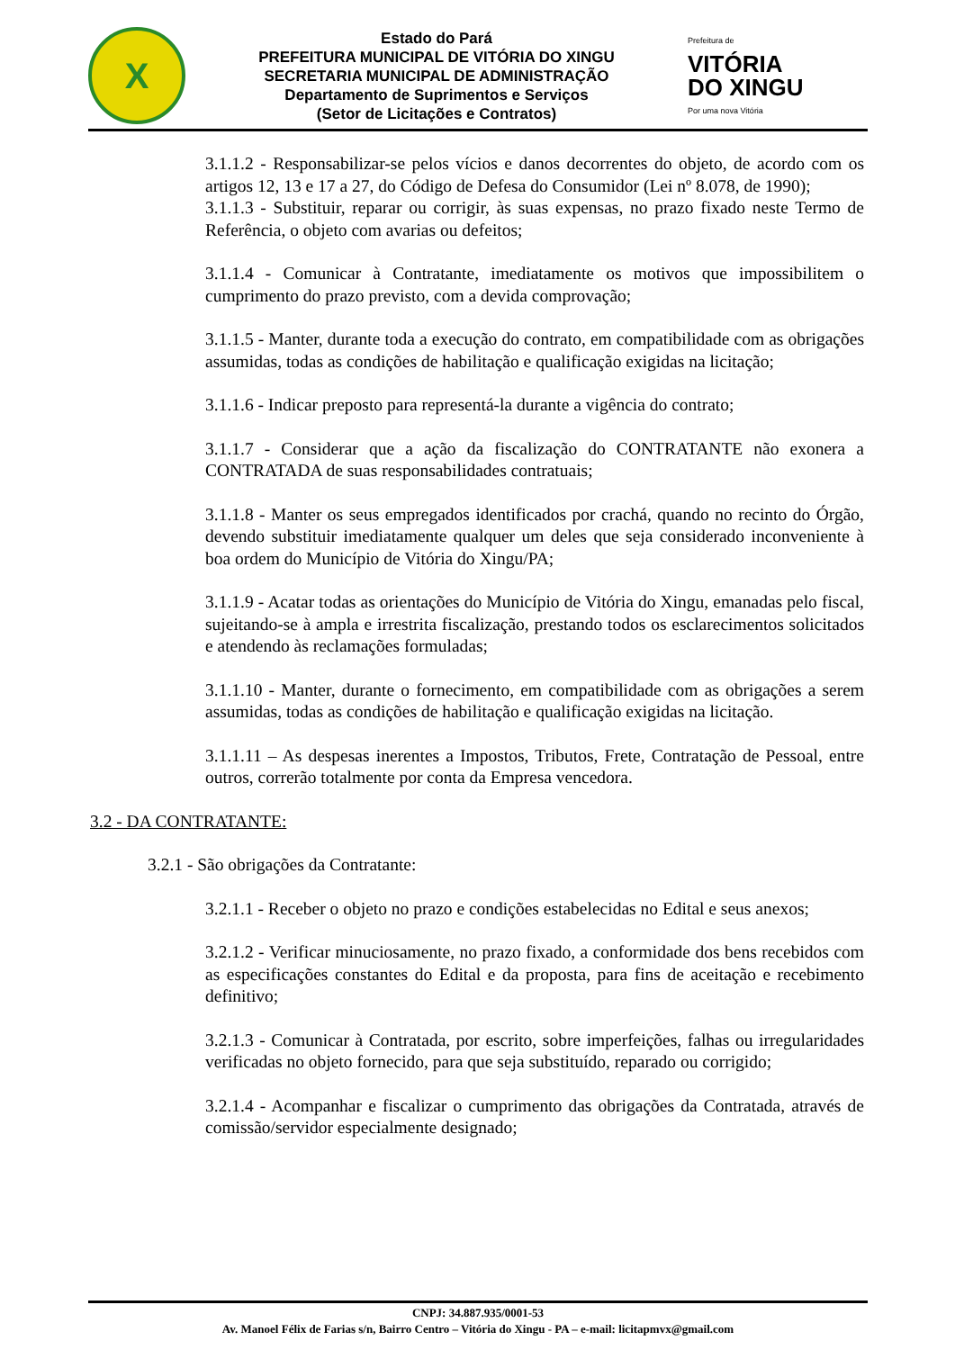X
Estado do Pará
PREFEITURA MUNICIPAL DE VITÓRIA DO XINGU
SECRETARIA MUNICIPAL DE ADMINISTRAÇÃO
Departamento de Suprimentos e Serviços
(Setor de Licitações e Contratos)
Prefeitura de
VITÓRIA
DO XINGU
Por uma nova Vitória
3.1.1.2 - Responsabilizar-se pelos vícios e danos decorrentes do objeto, de acordo com os artigos 12, 13 e 17 a 27, do Código de Defesa do Consumidor (Lei nº 8.078, de 1990);
3.1.1.3 - Substituir, reparar ou corrigir, às suas expensas, no prazo fixado neste Termo de Referência, o objeto com avarias ou defeitos;
3.1.1.4 - Comunicar à Contratante, imediatamente os motivos que impossibilitem o cumprimento do prazo previsto, com a devida comprovação;
3.1.1.5 - Manter, durante toda a execução do contrato, em compatibilidade com as obrigações assumidas, todas as condições de habilitação e qualificação exigidas na licitação;
3.1.1.6 - Indicar preposto para representá-la durante a vigência do contrato;
3.1.1.7 - Considerar que a ação da fiscalização do CONTRATANTE não exonera a CONTRATADA de suas responsabilidades contratuais;
3.1.1.8 - Manter os seus empregados identificados por crachá, quando no recinto do Órgão, devendo substituir imediatamente qualquer um deles que seja considerado inconveniente à boa ordem do Município de Vitória do Xingu/PA;
3.1.1.9 - Acatar todas as orientações do Município de Vitória do Xingu, emanadas pelo fiscal, sujeitando-se à ampla e irrestrita fiscalização, prestando todos os esclarecimentos solicitados e atendendo às reclamações formuladas;
3.1.1.10 - Manter, durante o fornecimento, em compatibilidade com as obrigações a serem assumidas, todas as condições de habilitação e qualificação exigidas na licitação.
3.1.1.11 – As despesas inerentes a Impostos, Tributos, Frete, Contratação de Pessoal, entre outros, correrão totalmente por conta da Empresa vencedora.
3.2 - DA CONTRATANTE:
3.2.1 - São obrigações da Contratante:
3.2.1.1 - Receber o objeto no prazo e condições estabelecidas no Edital e seus anexos;
3.2.1.2 - Verificar minuciosamente, no prazo fixado, a conformidade dos bens recebidos com as especificações constantes do Edital e da proposta, para fins de aceitação e recebimento definitivo;
3.2.1.3 - Comunicar à Contratada, por escrito, sobre imperfeições, falhas ou irregularidades verificadas no objeto fornecido, para que seja substituído, reparado ou corrigido;
3.2.1.4 - Acompanhar e fiscalizar o cumprimento das obrigações da Contratada, através de comissão/servidor especialmente designado;
CNPJ: 34.887.935/0001-53
Av. Manoel Félix de Farias s/n, Bairro Centro – Vitória do Xingu - PA – e-mail: licitapmvx@gmail.com